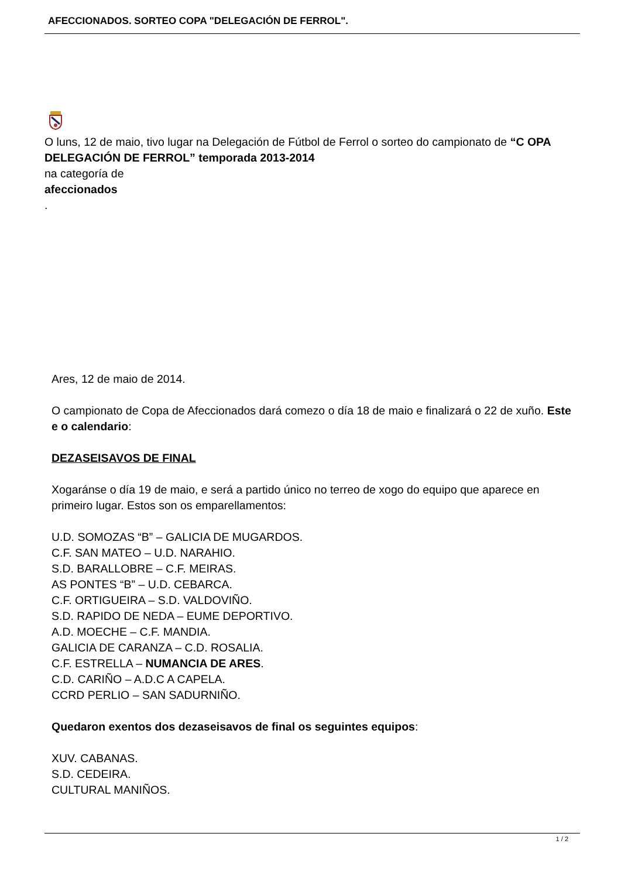AFECCIONADOS. SORTEO COPA "DELEGACIÓN DE FERROL".
O luns, 12 de maio, tivo lugar na Delegación de Fútbol de Ferrol o sorteo do campionato de “C OPA DELEGACIÓN DE FERROL” temporada 2013-2014
na categoría de
afeccionados
.
Ares, 12 de maio de 2014.
O campionato de Copa de Afeccionados dará comezo o día 18 de maio e finalizará o 22 de xuño. Este e o calendario:
DEZASEISAVOS DE FINAL
Xogaránse o día 19 de maio, e será a partido único no terreo de xogo do equipo que aparece en primeiro lugar. Estos son os emparellamentos:
U.D. SOMOZAS “B” – GALICIA DE MUGARDOS.
C.F. SAN MATEO – U.D. NARAHIO.
S.D. BARALLOBRE – C.F. MEIRAS.
AS PONTES “B” – U.D. CEBARCA.
C.F. ORTIGUEIRA – S.D. VALDOVIÑO.
S.D. RAPIDO DE NEDA – EUME DEPORTIVO.
A.D. MOECHE – C.F. MANDIA.
GALICIA DE CARANZA – C.D. ROSALIA.
C.F. ESTRELLA – NUMANCIA DE ARES.
C.D. CARIÑO – A.D.C A CAPELA.
CCRD PERLIO – SAN SADURNIÑO.
Quedaron exentos dos dezaseisavos de final os seguintes equipos:
XUV. CABANAS.
S.D. CEDEIRA.
CULTURAL MANIÑOS.
1 / 2